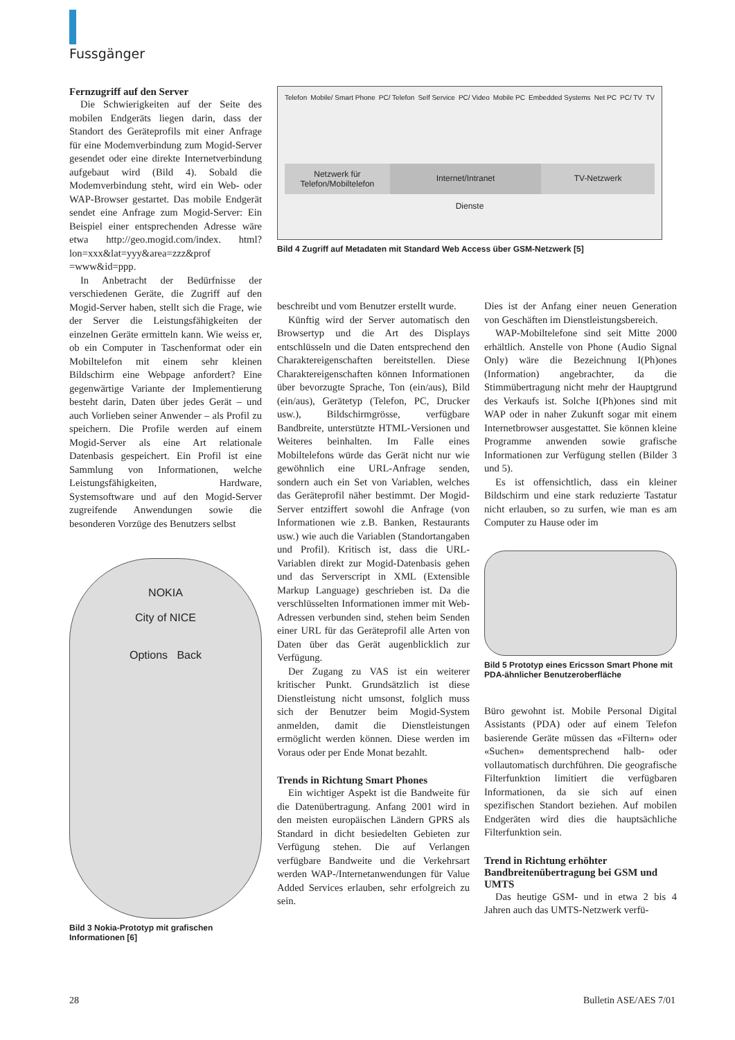Fussgänger
Fernzugriff auf den Server
Die Schwierigkeiten auf der Seite des mobilen Endgeräts liegen darin, dass der Standort des Geräteprofils mit einer Anfrage für eine Modemverbindung zum Mogid-Server gesendet oder eine direkte Internetverbindung aufgebaut wird (Bild 4). Sobald die Modemverbindung steht, wird ein Web- oder WAP-Browser gestartet. Das mobile Endgerät sendet eine Anfrage zum Mogid-Server: Ein Beispiel einer entsprechenden Adresse wäre etwa http://geo.mogid.com/index. html?lon=xxx&lat=yyy&area=zzz&prof =www&id=ppp.
In Anbetracht der Bedürfnisse der verschiedenen Geräte, die Zugriff auf den Mogid-Server haben, stellt sich die Frage, wie der Server die Leistungsfähigkeiten der einzelnen Geräte ermitteln kann. Wie weiss er, ob ein Computer in Taschenformat oder ein Mobiltelefon mit einem sehr kleinen Bildschirm eine Webpage anfordert? Eine gegenwärtige Variante der Implementierung besteht darin, Daten über jedes Gerät – und auch Vorlieben seiner Anwender – als Profil zu speichern. Die Profile werden auf einem Mogid-Server als eine Art relationale Datenbasis gespeichert. Ein Profil ist eine Sammlung von Informationen, welche Leistungsfähigkeiten, Hardware, Systemsoftware und auf den Mogid-Server zugreifende Anwendungen sowie die besonderen Vorzüge des Benutzers selbst
NOKIA
City of NICE
Options Back
Bild 3 Nokia-Prototyp mit grafischen Informationen [6]
Telefon Mobile/ Smart Phone PC/ Telefon Self Service PC/ Video Mobile PC Embedded Systems Net PC PC/ TV TV
Netzwerk für Telefon/Mobiltelefon
Internet/Intranet TV-Netzwerk
Dienste
Bild 4 Zugriff auf Metadaten mit Standard Web Access über GSM-Netzwerk [5]
beschreibt und vom Benutzer erstellt wurde.
Künftig wird der Server automatisch den Browsertyp und die Art des Displays entschlüsseln und die Daten entsprechend den Charaktereigenschaften bereitstellen. Diese Charaktereigenschaften können Informationen über bevorzugte Sprache, Ton (ein/aus), Bild (ein/aus), Gerätetyp (Telefon, PC, Drucker usw.), Bildschirmgrösse, verfügbare Bandbreite, unterstützte HTML-Versionen und Weiteres beinhalten. Im Falle eines Mobiltelefons würde das Gerät nicht nur wie gewöhnlich eine URL-Anfrage senden, sondern auch ein Set von Variablen, welches das Geräteprofil näher bestimmt. Der Mogid-Server entziffert sowohl die Anfrage (von Informationen wie z.B. Banken, Restaurants usw.) wie auch die Variablen (Standortangaben und Profil). Kritisch ist, dass die URL-Variablen direkt zur Mogid-Datenbasis gehen und das Serverscript in XML (Extensible Markup Language) geschrieben ist. Da die verschlüsselten Informationen immer mit Web-Adressen verbunden sind, stehen beim Senden einer URL für das Geräteprofil alle Arten von Daten über das Gerät augenblicklich zur Verfügung.
Der Zugang zu VAS ist ein weiterer kritischer Punkt. Grundsätzlich ist diese Dienstleistung nicht umsonst, folglich muss sich der Benutzer beim Mogid-System anmelden, damit die Dienstleistungen ermöglicht werden können. Diese werden im Voraus oder per Ende Monat bezahlt.
Trends in Richtung Smart Phones
Ein wichtiger Aspekt ist die Bandweite für die Datenübertragung. Anfang 2001 wird in den meisten europäischen Ländern GPRS als Standard in dicht besiedelten Gebieten zur Verfügung stehen. Die auf Verlangen verfügbare Bandweite und die Verkehrsart werden WAP-/Internetanwendungen für Value Added Services erlauben, sehr erfolgreich zu sein.
Dies ist der Anfang einer neuen Generation von Geschäften im Dienstleistungsbereich.
WAP-Mobiltelefone sind seit Mitte 2000 erhältlich. Anstelle von Phone (Audio Signal Only) wäre die Bezeichnung I(Ph)ones (Information) angebrachter, da die Stimmübertragung nicht mehr der Hauptgrund des Verkaufs ist. Solche I(Ph)ones sind mit WAP oder in naher Zukunft sogar mit einem Internetbrowser ausgestattet. Sie können kleine Programme anwenden sowie grafische Informationen zur Verfügung stellen (Bilder 3 und 5).
Es ist offensichtlich, dass ein kleiner Bildschirm und eine stark reduzierte Tastatur nicht erlauben, so zu surfen, wie man es am Computer zu Hause oder im
Bild 5 Prototyp eines Ericsson Smart Phone mit PDA-ähnlicher Benutzeroberfläche
Büro gewohnt ist. Mobile Personal Digital Assistants (PDA) oder auf einem Telefon basierende Geräte müssen das «Filtern» oder «Suchen» dementsprechend halb- oder vollautomatisch durchführen. Die geografische Filterfunktion limitiert die verfügbaren Informationen, da sie sich auf einen spezifischen Standort beziehen. Auf mobilen Endgeräten wird dies die hauptsächliche Filterfunktion sein.
Trend in Richtung erhöhter Bandbreitenübertragung bei GSM und UMTS
Das heutige GSM- und in etwa 2 bis 4 Jahren auch das UMTS-Netzwerk verfü-
28 Bulletin ASE/AES 7/01